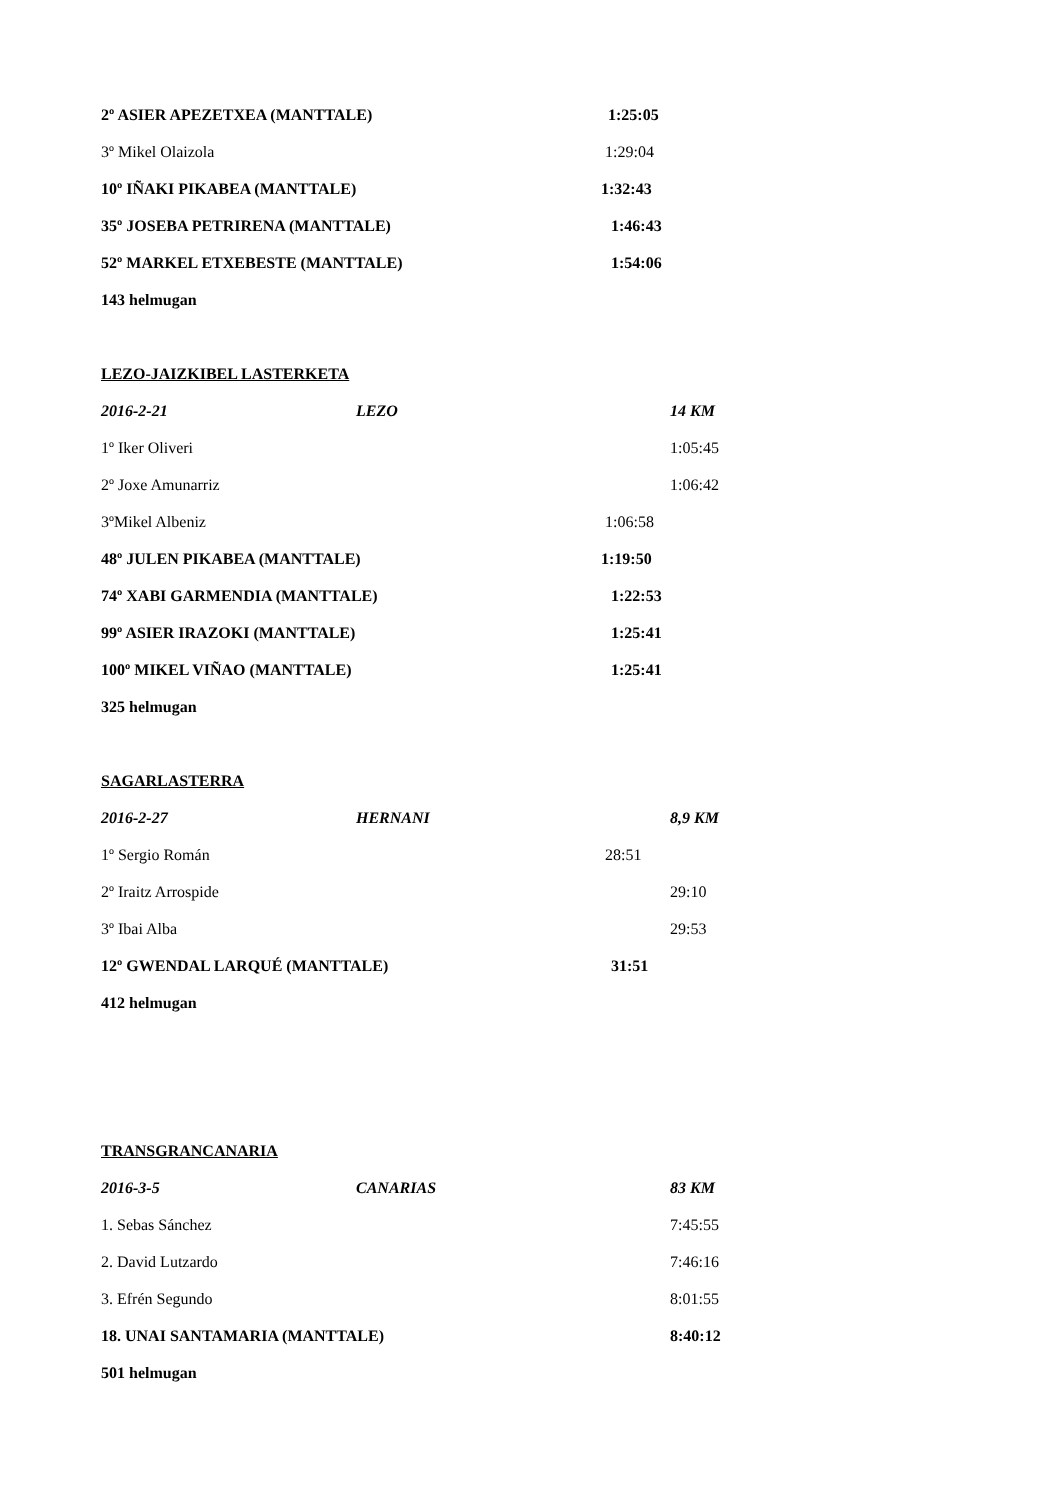2º ASIER APEZETXEA (MANTTALE) 1:25:05
3º Mikel Olaizola 1:29:04
10º IÑAKI PIKABEA (MANTTALE) 1:32:43
35º JOSEBA PETRIRENA (MANTTALE) 1:46:43
52º MARKEL ETXEBESTE (MANTTALE) 1:54:06
143 helmugan
LEZO-JAIZKIBEL LASTERKETA
2016-2-21 LEZO 14 KM
1º Iker Oliveri 1:05:45
2º Joxe Amunarriz 1:06:42
3ºMikel Albeniz 1:06:58
48º JULEN PIKABEA (MANTTALE) 1:19:50
74º XABI GARMENDIA (MANTTALE) 1:22:53
99º ASIER IRAZOKI (MANTTALE) 1:25:41
100º MIKEL VIÑAO (MANTTALE) 1:25:41
325 helmugan
SAGARLASTERRA
2016-2-27 HERNANI 8,9 KM
1º Sergio Román 28:51
2º Iraitz Arrospide 29:10
3º Ibai Alba 29:53
12º GWENDAL LARQUÉ (MANTTALE) 31:51
412 helmugan
TRANSGRANCANARIA
2016-3-5 CANARIAS 83 KM
1. Sebas Sánchez 7:45:55
2. David Lutzardo 7:46:16
3. Efrén Segundo 8:01:55
18. UNAI SANTAMARIA (MANTTALE) 8:40:12
501 helmugan